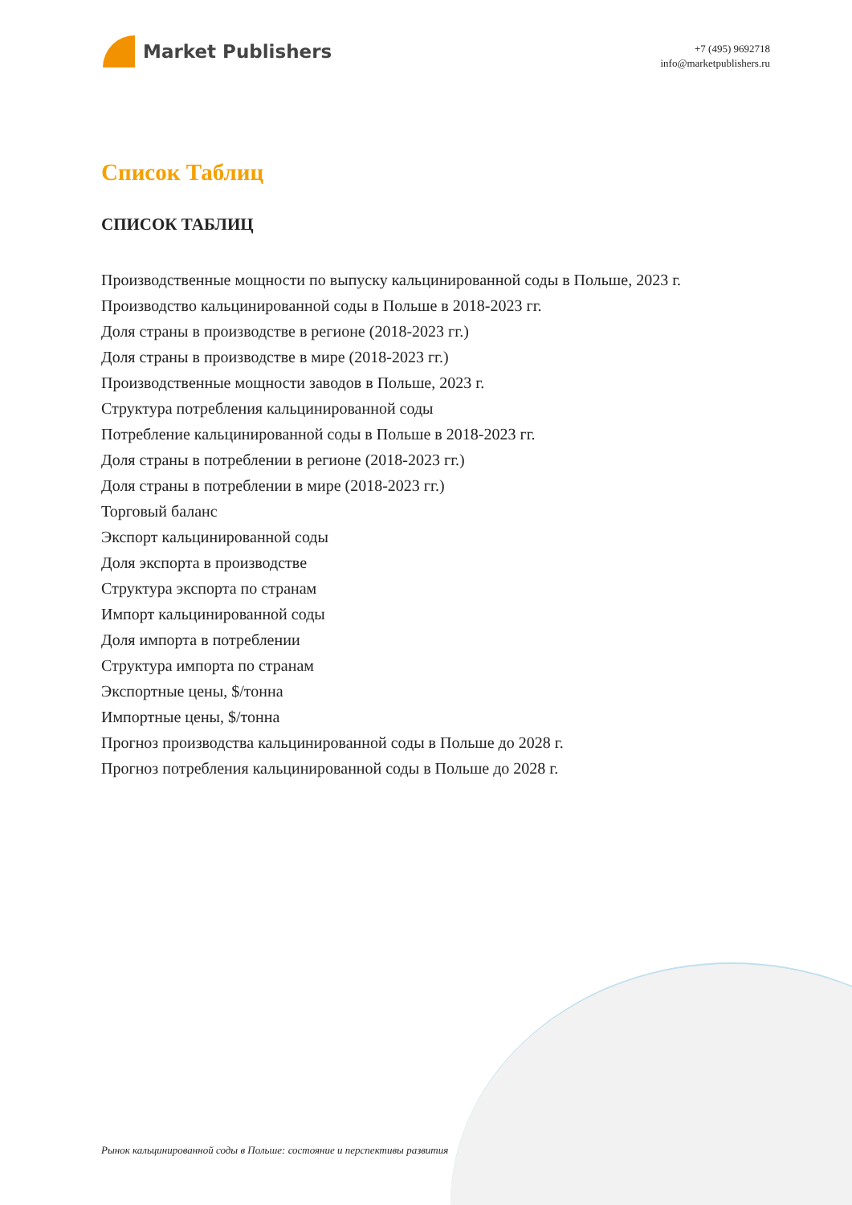Market Publishers
+7 (495) 9692718
info@marketpublishers.ru
Список Таблиц
СПИСОК ТАБЛИЦ
Производственные мощности по выпуску кальцинированной соды в Польше, 2023 г.
Производство кальцинированной соды в Польше в 2018-2023 гг.
Доля страны в производстве в регионе (2018-2023 гг.)
Доля страны в производстве в мире (2018-2023 гг.)
Производственные мощности заводов в Польше, 2023 г.
Структура потребления кальцинированной соды
Потребление кальцинированной соды в Польше в 2018-2023 гг.
Доля страны в потреблении в регионе (2018-2023 гг.)
Доля страны в потреблении в мире (2018-2023 гг.)
Торговый баланс
Экспорт кальцинированной соды
Доля экспорта в производстве
Структура экспорта по странам
Импорт кальцинированной соды
Доля импорта в потреблении
Структура импорта по странам
Экспортные цены, $/тонна
Импортные цены, $/тонна
Прогноз производства кальцинированной соды в Польше до 2028 г.
Прогноз потребления кальцинированной соды в Польше до 2028 г.
Рынок кальцинированной соды в Польше: состояние и перспективы развития